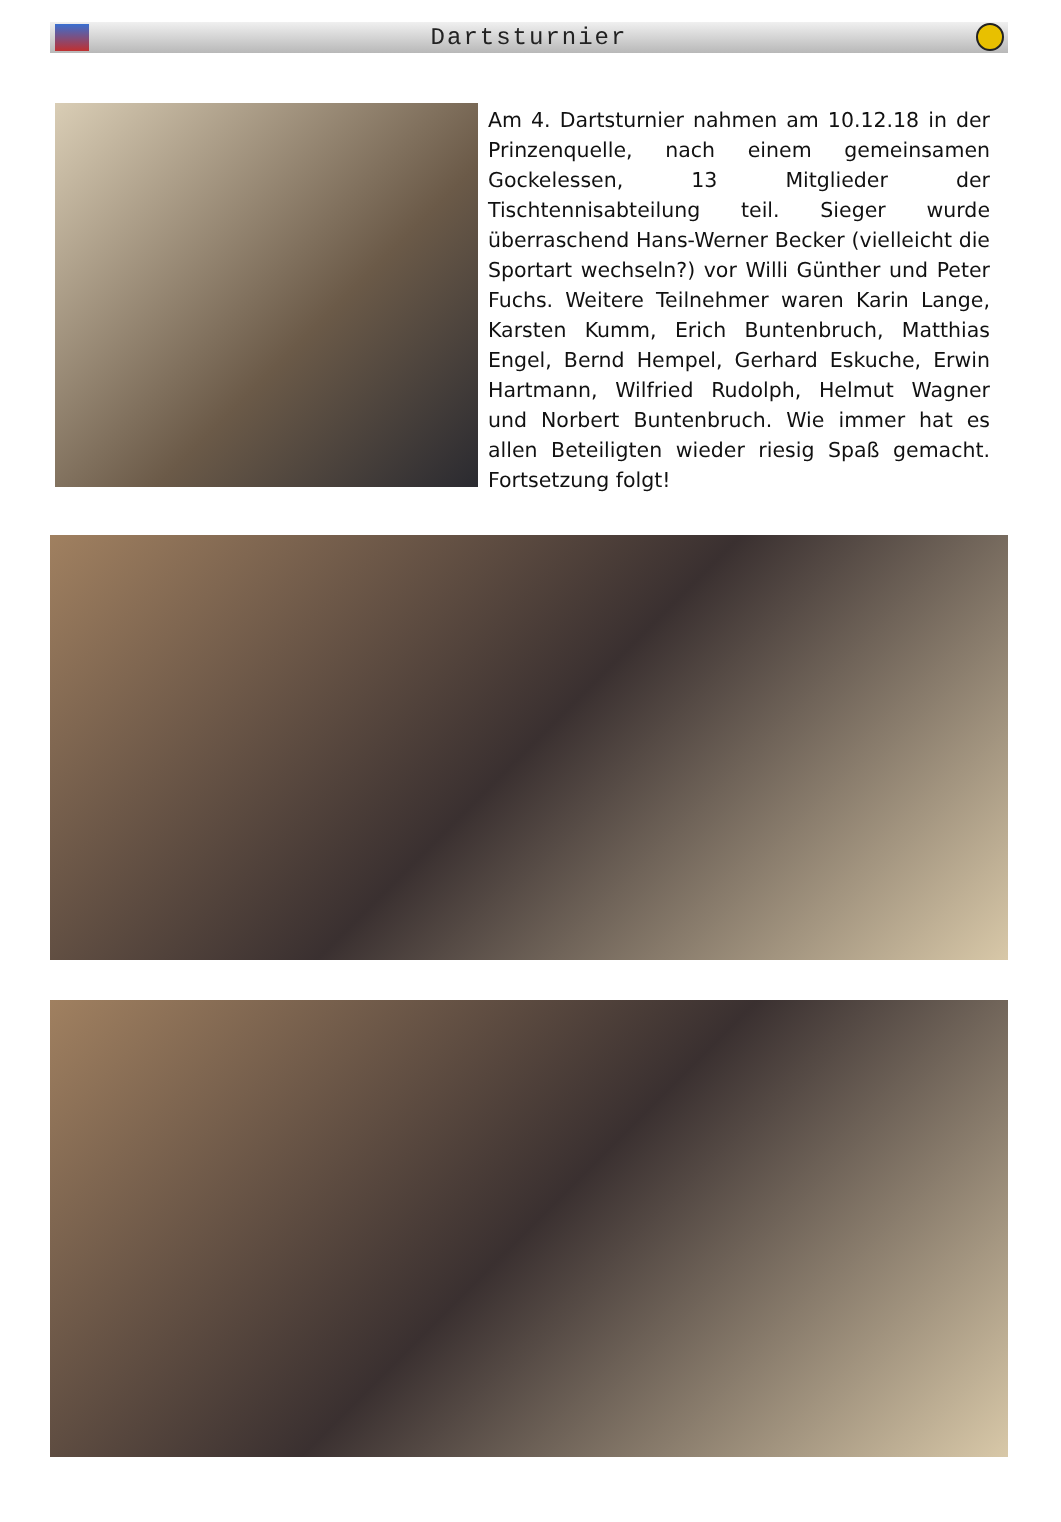Dartsturnier
Am 4. Dartsturnier nahmen am 10.12.18 in der Prinzenquelle, nach einem gemeinsamen Gockelessen, 13 Mitglieder der Tischtennisabteilung teil. Sieger wurde überraschend Hans-Werner Becker (vielleicht die Sportart wechseln?) vor Willi Günther und Peter Fuchs. Weitere Teilnehmer waren Karin Lange, Karsten Kumm, Erich Buntenbruch, Matthias Engel, Bernd Hempel, Gerhard Eskuche, Erwin Hartmann, Wilfried Rudolph, Helmut Wagner und Norbert Buntenbruch. Wie immer hat es allen Beteiligten wieder riesig Spaß gemacht. Fortsetzung folgt!